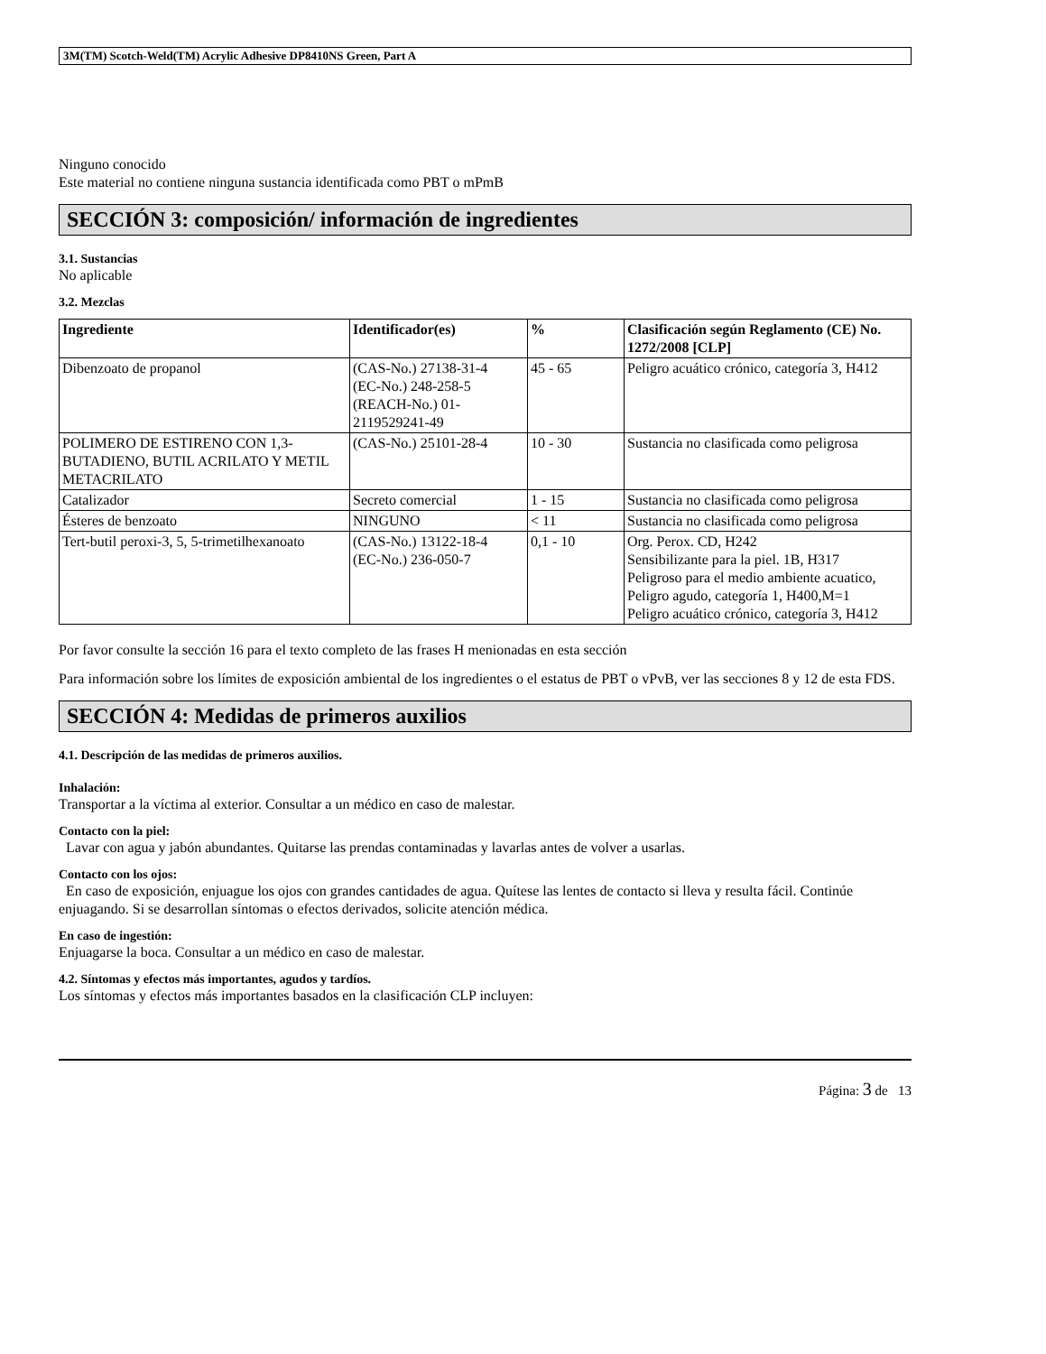3M(TM) Scotch-Weld(TM) Acrylic Adhesive DP8410NS Green, Part A
Ninguno conocido
Este material no contiene ninguna sustancia identificada como PBT o mPmB
SECCIÓN 3: composición/ información de ingredientes
3.1. Sustancias
No aplicable
3.2. Mezclas
| Ingrediente | Identificador(es) | % | Clasificación según Reglamento (CE) No. 1272/2008 [CLP] |
| --- | --- | --- | --- |
| Dibenzoato de propanol | (CAS-No.) 27138-31-4 (EC-No.) 248-258-5 (REACH-No.) 01-2119529241-49 | 45 - 65 | Peligro acuático crónico, categoría 3, H412 |
| POLIMERO DE ESTIRENO CON 1,3-BUTADIENO, BUTIL ACRILATO Y METIL METACRILATO | (CAS-No.) 25101-28-4 | 10 - 30 | Sustancia no clasificada como peligrosa |
| Catalizador | Secreto comercial | 1 - 15 | Sustancia no clasificada como peligrosa |
| Ésteres de benzoato | NINGUNO | < 11 | Sustancia no clasificada como peligrosa |
| Tert-butil peroxi-3, 5, 5-trimetilhexanoato | (CAS-No.) 13122-18-4 (EC-No.) 236-050-7 | 0,1 - 10 | Org. Perox. CD, H242 Sensibilizante para la piel. 1B, H317 Peligroso para el medio ambiente acuatico, Peligro agudo, categoría 1, H400,M=1 Peligro acuático crónico, categoría 3, H412 |
Por favor consulte la sección 16 para el texto completo de las frases H menionadas en esta sección
Para información sobre los límites de exposición ambiental de los ingredientes o el estatus de PBT o vPvB, ver las secciones 8 y 12 de esta FDS.
SECCIÓN 4: Medidas de primeros auxilios
4.1. Descripción de las medidas de primeros auxilios.
Inhalación:
Transportar a la víctima al exterior. Consultar a un médico en caso de malestar.
Contacto con la piel:
Lavar con agua y jabón abundantes. Quitarse las prendas contaminadas y lavarlas antes de volver a usarlas.
Contacto con los ojos:
En caso de exposición, enjuague los ojos con grandes cantidades de agua. Quítese las lentes de contacto si lleva y resulta fácil. Continúe enjuagando. Si se desarrollan síntomas o efectos derivados, solicite atención médica.
En caso de ingestión:
Enjuagarse la boca. Consultar a un médico en caso de malestar.
4.2. Síntomas y efectos más importantes, agudos y tardíos.
Los síntomas y efectos más importantes basados en la clasificación CLP incluyen:
Página: 3 de 13